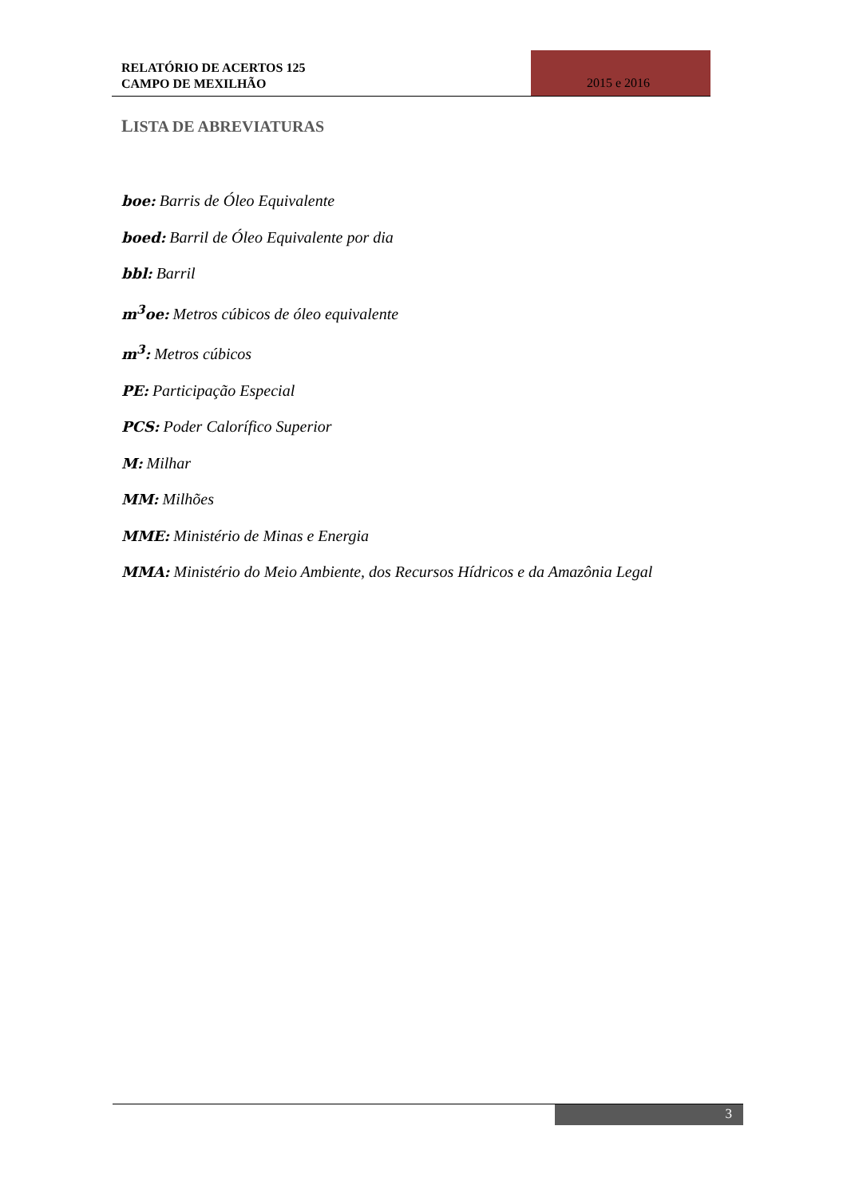RELATÓRIO DE ACERTOS 125
CAMPO DE MEXILHÃO
2015 e 2016
LISTA DE ABREVIATURAS
boe: Barris de Óleo Equivalente
boed: Barril de Óleo Equivalente por dia
bbl: Barril
m<sup>3</sup>oe: Metros cúbicos de óleo equivalente
m<sup>3</sup>: Metros cúbicos
PE: Participação Especial
PCS: Poder Calorífico Superior
M: Milhar
MM: Milhões
MME: Ministério de Minas e Energia
MMA: Ministério do Meio Ambiente, dos Recursos Hídricos e da Amazônia Legal
3